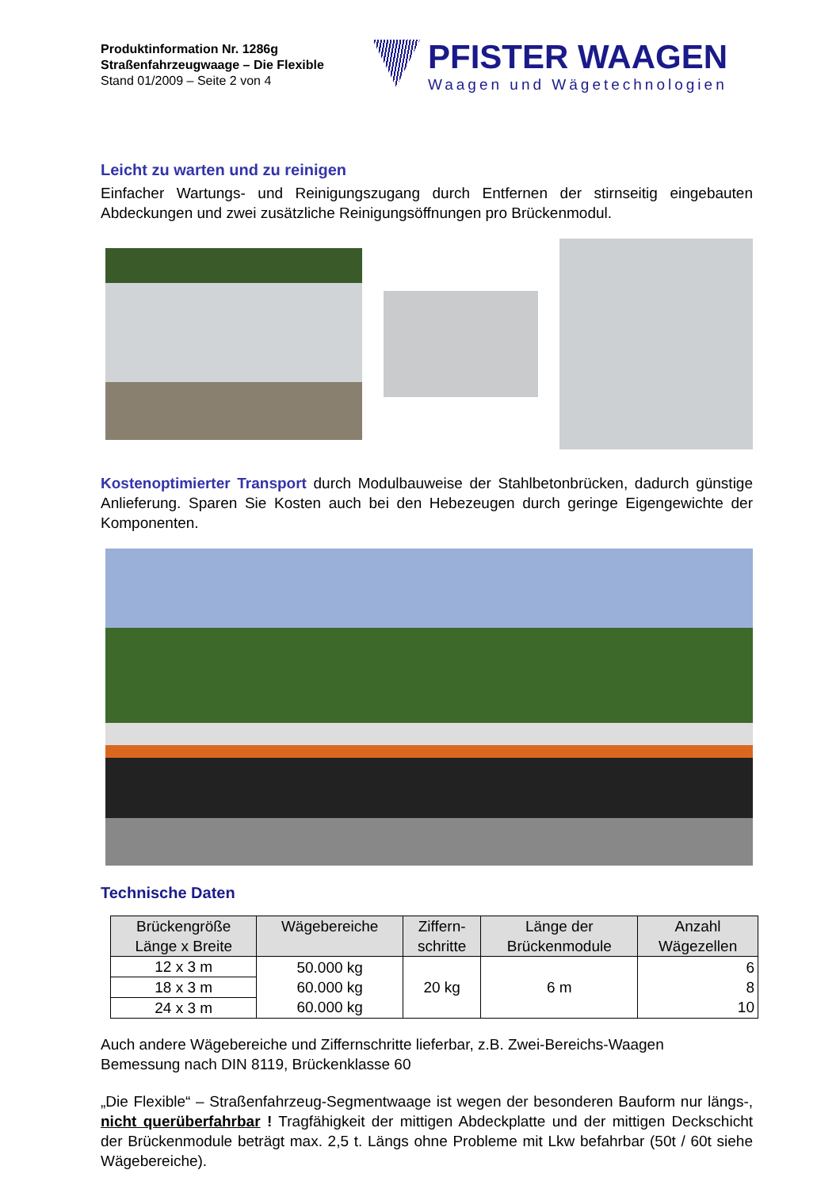Produktinformation Nr. 1286g
Straßenfahrzeugwaage – Die Flexible
Stand 01/2009 – Seite 2 von 4
PFISTER WAAGEN
Waagen und Wägetechnologien
Leicht zu warten und zu reinigen
Einfacher Wartungs- und Reinigungszugang durch Entfernen der stirnseitig eingebauten Abdeckungen und zwei zusätzliche Reinigungsöffnungen pro Brückenmodul.
Kostenoptimierter Transport durch Modulbauweise der Stahlbetonbrücken, dadurch günstige Anlieferung. Sparen Sie Kosten auch bei den Hebezeugen durch geringe Eigengewichte der Komponenten.
Technische Daten
| Brückengröße Länge x Breite | Wägebereiche | Ziffern- schritte | Länge der Brückenmodule | Anzahl Wägezellen |
| --- | --- | --- | --- | --- |
| 12 x 3 m | 50.000 kg 60.000 kg 60.000 kg | 20 kg | 6 m | 6 8 10 |
| 18 x 3 m | | | | |
| 24 x 3 m | | | | |
Auch andere Wägebereiche und Ziffernschritte lieferbar, z.B. Zwei-Bereichs-Waagen
Bemessung nach DIN 8119, Brückenklasse 60
„Die Flexible“ – Straßenfahrzeug-Segmentwaage ist wegen der besonderen Bauform nur längs-, nicht querüberfahrbar ! Tragfähigkeit der mittigen Abdeckplatte und der mittigen Deckschicht der Brückenmodule beträgt max. 2,5 t. Längs ohne Probleme mit Lkw befahrbar (50t / 60t siehe Wägebereiche).